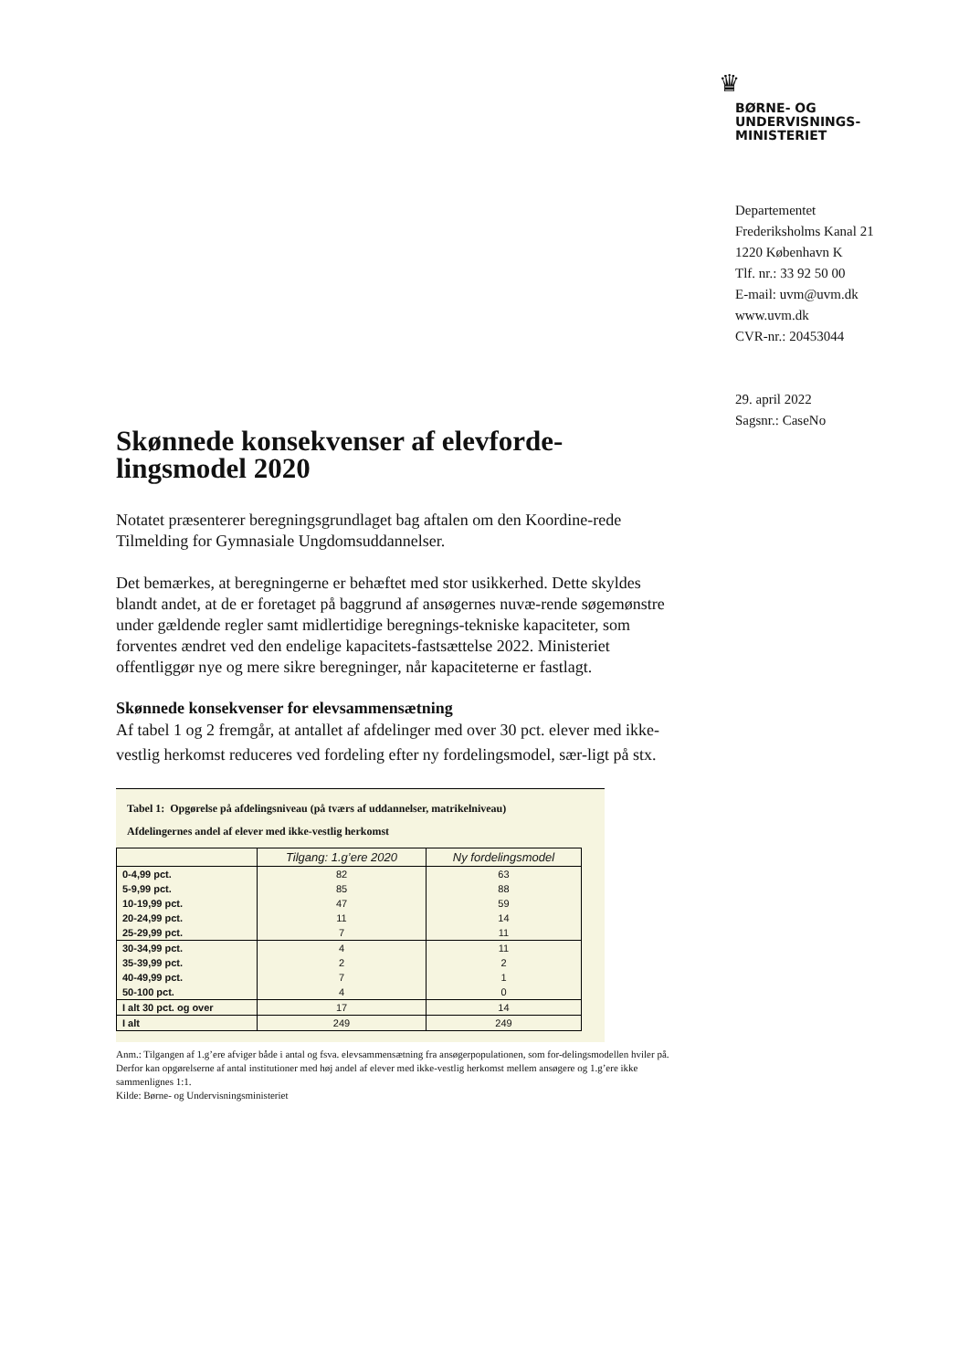♛
BØRNE- OG
UNDERVISNINGS-
MINISTERIET
Departementet
Frederiksholms Kanal 21
1220 København K
Tlf. nr.: 33 92 50 00
E-mail: uvm@uvm.dk
www.uvm.dk
CVR-nr.: 20453044
29. april 2022
Sagsnr.: CaseNo
Skønnede konsekvenser af elevforde-lingsmodel 2020
Notatet præsenterer beregningsgrundlaget bag aftalen om den Koordine-rede Tilmelding for Gymnasiale Ungdomsuddannelser.
Det bemærkes, at beregningerne er behæftet med stor usikkerhed. Dette skyldes blandt andet, at de er foretaget på baggrund af ansøgernes nuvæ-rende søgemønstre under gældende regler samt midlertidige beregnings-tekniske kapaciteter, som forventes ændret ved den endelige kapacitets-fastsættelse 2022. Ministeriet offentliggør nye og mere sikre beregninger, når kapaciteterne er fastlagt.
Skønnede konsekvenser for elevsammensætning
Af tabel 1 og 2 fremgår, at antallet af afdelinger med over 30 pct. elever med ikke-vestlig herkomst reduceres ved fordeling efter ny fordelingsmodel, sær-ligt på stx.
Tabel 1: Opgørelse på afdelingsniveau (på tværs af uddannelser, matrikelniveau)
Afdelingernes andel af elever med ikke-vestlig herkomst
| | Tilgang: 1.g’ere 2020 | Ny fordelingsmodel |
| --- | --- | --- |
| 0-4,99 pct. | 82 | 63 |
| 5-9,99 pct. | 85 | 88 |
| 10-19,99 pct. | 47 | 59 |
| 20-24,99 pct. | 11 | 14 |
| 25-29,99 pct. | 7 | 11 |
| 30-34,99 pct. | 4 | 11 |
| 35-39,99 pct. | 2 | 2 |
| 40-49,99 pct. | 7 | 1 |
| 50-100 pct. | 4 | 0 |
| I alt 30 pct. og over | 17 | 14 |
| I alt | 249 | 249 |
Anm.: Tilgangen af 1.g’ere afviger både i antal og fsva. elevsammensætning fra ansøgerpopulationen, som for-delingsmodellen hviler på. Derfor kan opgørelserne af antal institutioner med høj andel af elever med ikke-vestlig herkomst mellem ansøgere og 1.g’ere ikke sammenlignes 1:1.
Kilde: Børne- og Undervisningsministeriet